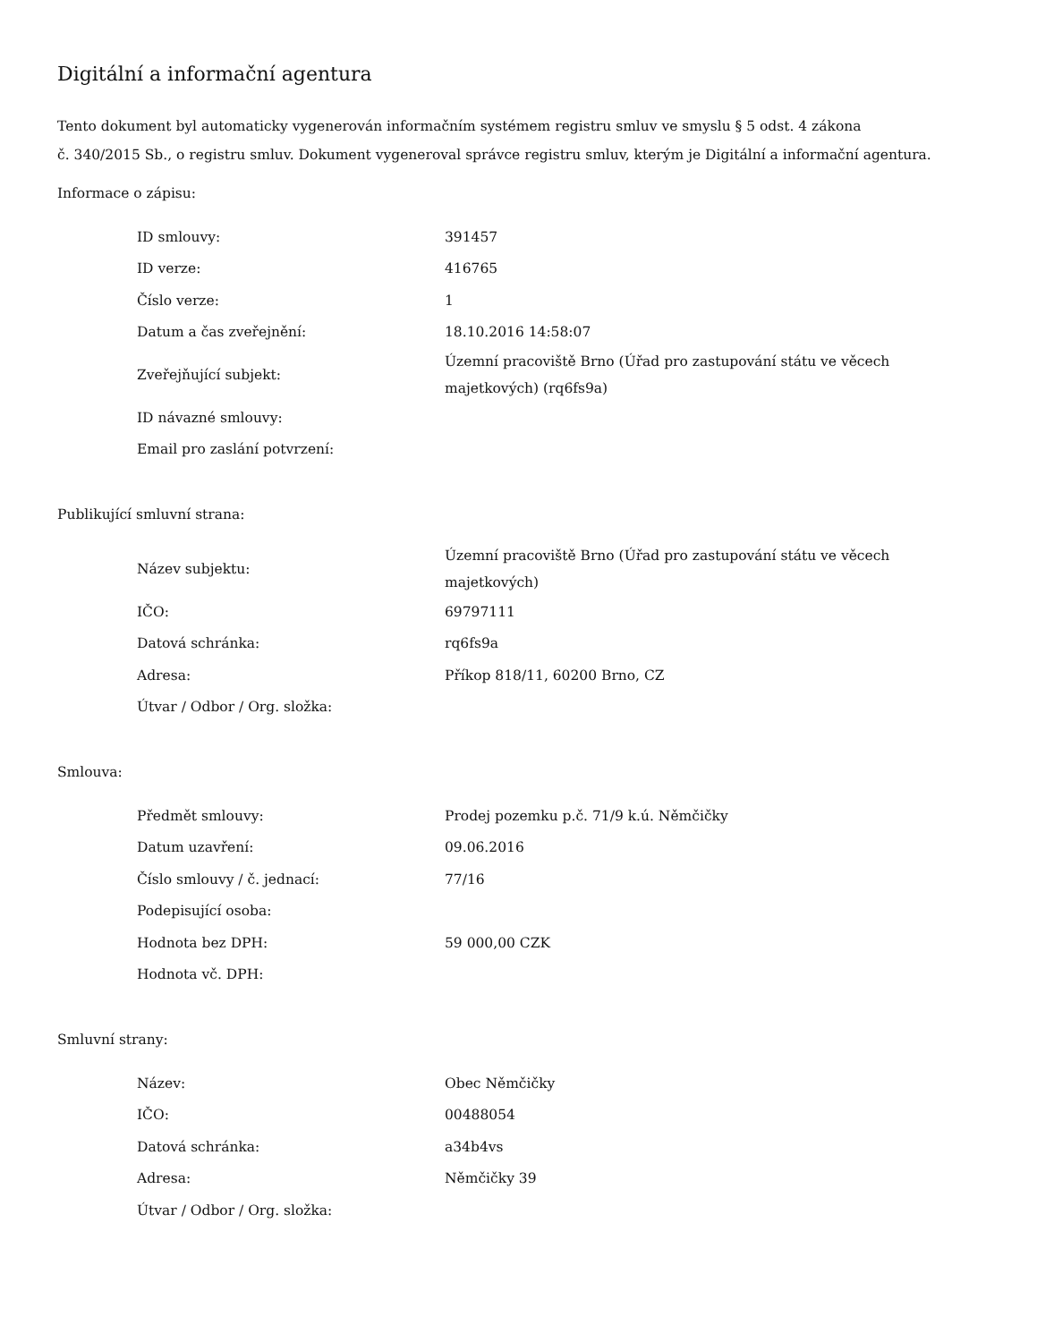Digitální a informační agentura
Tento dokument byl automaticky vygenerován informačním systémem registru smluv ve smyslu § 5 odst. 4 zákona
č. 340/2015 Sb., o registru smluv. Dokument vygeneroval správce registru smluv, kterým je Digitální a informační agentura.
Informace o zápisu:
| ID smlouvy: | 391457 |
| ID verze: | 416765 |
| Číslo verze: | 1 |
| Datum a čas zveřejnění: | 18.10.2016 14:58:07 |
| Zveřejňující subjekt: | Územní pracoviště Brno (Úřad pro zastupování státu ve věcech majetkových) (rq6fs9a) |
| ID návazné smlouvy: | |
| Email pro zaslání potvrzení: | |
Publikující smluvní strana:
| Název subjektu: | Územní pracoviště Brno (Úřad pro zastupování státu ve věcech majetkových) |
| IČO: | 69797111 |
| Datová schránka: | rq6fs9a |
| Adresa: | Příkop 818/11, 60200 Brno, CZ |
| Útvar / Odbor / Org. složka: | |
Smlouva:
| Předmět smlouvy: | Prodej pozemku p.č. 71/9 k.ú. Němčičky |
| Datum uzavření: | 09.06.2016 |
| Číslo smlouvy / č. jednací: | 77/16 |
| Podepisující osoba: | |
| Hodnota bez DPH: | 59 000,00 CZK |
| Hodnota vč. DPH: | |
Smluvní strany:
| Název: | Obec Němčičky |
| IČO: | 00488054 |
| Datová schránka: | a34b4vs |
| Adresa: | Němčičky 39 |
| Útvar / Odbor / Org. složka: | |